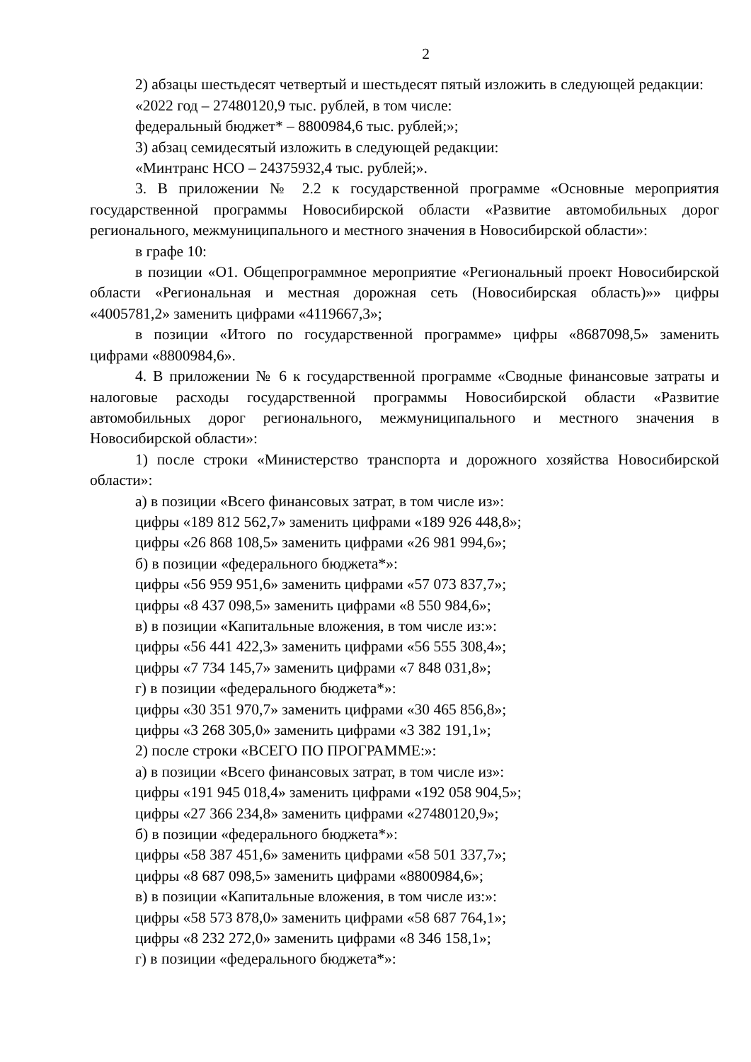2
2) абзацы шестьдесят четвертый и шестьдесят пятый изложить в следующей редакции:
«2022 год – 27480120,9 тыс. рублей, в том числе:
федеральный бюджет* – 8800984,6 тыс. рублей;»;
3) абзац семидесятый изложить в следующей редакции:
«Минтранс НСО – 24375932,4 тыс. рублей;».
3. В приложении № 2.2 к государственной программе «Основные мероприятия государственной программы Новосибирской области «Развитие автомобильных дорог регионального, межмуниципального и местного значения в Новосибирской области»:
в графе 10:
в позиции «О1. Общепрограммное мероприятие «Региональный проект Новосибирской области «Региональная и местная дорожная сеть (Новосибирская область)»» цифры «4005781,2» заменить цифрами «4119667,3»;
в позиции «Итого по государственной программе» цифры «8687098,5» заменить цифрами «8800984,6».
4. В приложении № 6 к государственной программе «Сводные финансовые затраты и налоговые расходы государственной программы Новосибирской области «Развитие автомобильных дорог регионального, межмуниципального и местного значения в Новосибирской области»:
1) после строки «Министерство транспорта и дорожного хозяйства Новосибирской области»:
а) в позиции «Всего финансовых затрат, в том числе из»:
цифры «189 812 562,7» заменить цифрами «189 926 448,8»;
цифры «26 868 108,5» заменить цифрами «26 981 994,6»;
б) в позиции «федерального бюджета*»:
цифры «56 959 951,6» заменить цифрами «57 073 837,7»;
цифры «8 437 098,5» заменить цифрами «8 550 984,6»;
в) в позиции «Капитальные вложения, в том числе из:»:
цифры «56 441 422,3» заменить цифрами «56 555 308,4»;
цифры «7 734 145,7» заменить цифрами «7 848 031,8»;
г) в позиции «федерального бюджета*»:
цифры «30 351 970,7» заменить цифрами «30 465 856,8»;
цифры «3 268 305,0» заменить цифрами «3 382 191,1»;
2) после строки «ВСЕГО ПО ПРОГРАММЕ:»:
а) в позиции «Всего финансовых затрат, в том числе из»:
цифры «191 945 018,4» заменить цифрами «192 058 904,5»;
цифры «27 366 234,8» заменить цифрами «27480120,9»;
б) в позиции «федерального бюджета*»:
цифры «58 387 451,6» заменить цифрами «58 501 337,7»;
цифры «8 687 098,5» заменить цифрами «8800984,6»;
в) в позиции «Капитальные вложения, в том числе из:»:
цифры «58 573 878,0» заменить цифрами «58 687 764,1»;
цифры «8 232 272,0» заменить цифрами «8 346 158,1»;
г) в позиции «федерального бюджета*»: